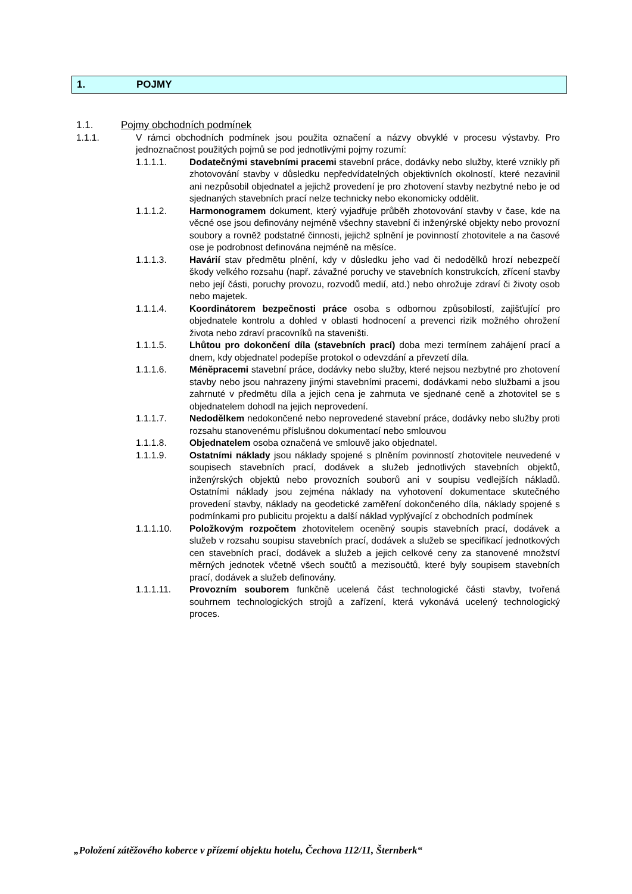1. POJMY
1.1. Pojmy obchodních podmínek
1.1.1. V rámci obchodních podmínek jsou použita označení a názvy obvyklé v procesu výstavby. Pro jednoznačnost použitých pojmů se pod jednotlivými pojmy rozumí:
1.1.1.1. Dodatečnými stavebními pracemi stavební práce, dodávky nebo služby, které vznikly při zhotovování stavby v důsledku nepředvídatelných objektivních okolností, které nezavinil ani nezpůsobil objednatel a jejichž provedení je pro zhotovení stavby nezbytné nebo je od sjednaných stavebních prací nelze technicky nebo ekonomicky oddělit.
1.1.1.2. Harmonogramem dokument, který vyjadřuje průběh zhotovování stavby v čase, kde na věcné ose jsou definovány nejméně všechny stavební či inženýrské objekty nebo provozní soubory a rovněž podstatné činnosti, jejichž splnění je povinností zhotovitele a na časové ose je podrobnost definována nejméně na měsíce.
1.1.1.3. Havárií stav předmětu plnění, kdy v důsledku jeho vad či nedodělků hrozí nebezpečí škody velkého rozsahu (např. závažné poruchy ve stavebních konstrukcích, zřícení stavby nebo její části, poruchy provozu, rozvodů medií, atd.) nebo ohrožuje zdraví či životy osob nebo majetek.
1.1.1.4. Koordinátorem bezpečnosti práce osoba s odbornou způsobilostí, zajišťující pro objednatele kontrolu a dohled v oblasti hodnocení a prevenci rizik možného ohrožení života nebo zdraví pracovníků na staveništi.
1.1.1.5. Lhůtou pro dokončení díla (stavebních prací) doba mezi termínem zahájení prací a dnem, kdy objednatel podepíše protokol o odevzdání a převzetí díla.
1.1.1.6. Méněpracemi stavební práce, dodávky nebo služby, které nejsou nezbytné pro zhotovení stavby nebo jsou nahrazeny jinými stavebními pracemi, dodávkami nebo službami a jsou zahrnuté v předmětu díla a jejich cena je zahrnuta ve sjednané ceně a zhotovitel se s objednatelem dohodl na jejich neprovedení.
1.1.1.7. Nedodělkem nedokončené nebo neprovedené stavební práce, dodávky nebo služby proti rozsahu stanovenému příslušnou dokumentací nebo smlouvou
1.1.1.8. Objednatelem osoba označená ve smlouvě jako objednatel.
1.1.1.9. Ostatními náklady jsou náklady spojené s plněním povinností zhotovitele neuvedené v soupisech stavebních prací, dodávek a služeb jednotlivých stavebních objektů, inženýrských objektů nebo provozních souborů ani v soupisu vedlejších nákladů. Ostatními náklady jsou zejména náklady na vyhotovení dokumentace skutečného provedení stavby, náklady na geodetické zaměření dokončeného díla, náklady spojené s podmínkami pro publicitu projektu a další náklad vyplývající z obchodních podmínek
1.1.1.10. Položkovým rozpočtem zhotovitelem oceněný soupis stavebních prací, dodávek a služeb v rozsahu soupisu stavebních prací, dodávek a služeb se specifikací jednotkových cen stavebních prací, dodávek a služeb a jejich celkové ceny za stanovené množství měrných jednotek včetně všech součtů a mezisoučtů, které byly soupisem stavebních prací, dodávek a služeb definovány.
1.1.1.11. Provozním souborem funkčně ucelená část technologické části stavby, tvořená souhrnem technologických strojů a zařízení, která vykonává ucelený technologický proces.
„Položení zátěžového koberce v přízemí objektu hotelu, Čechova 112/11, Šternberk“